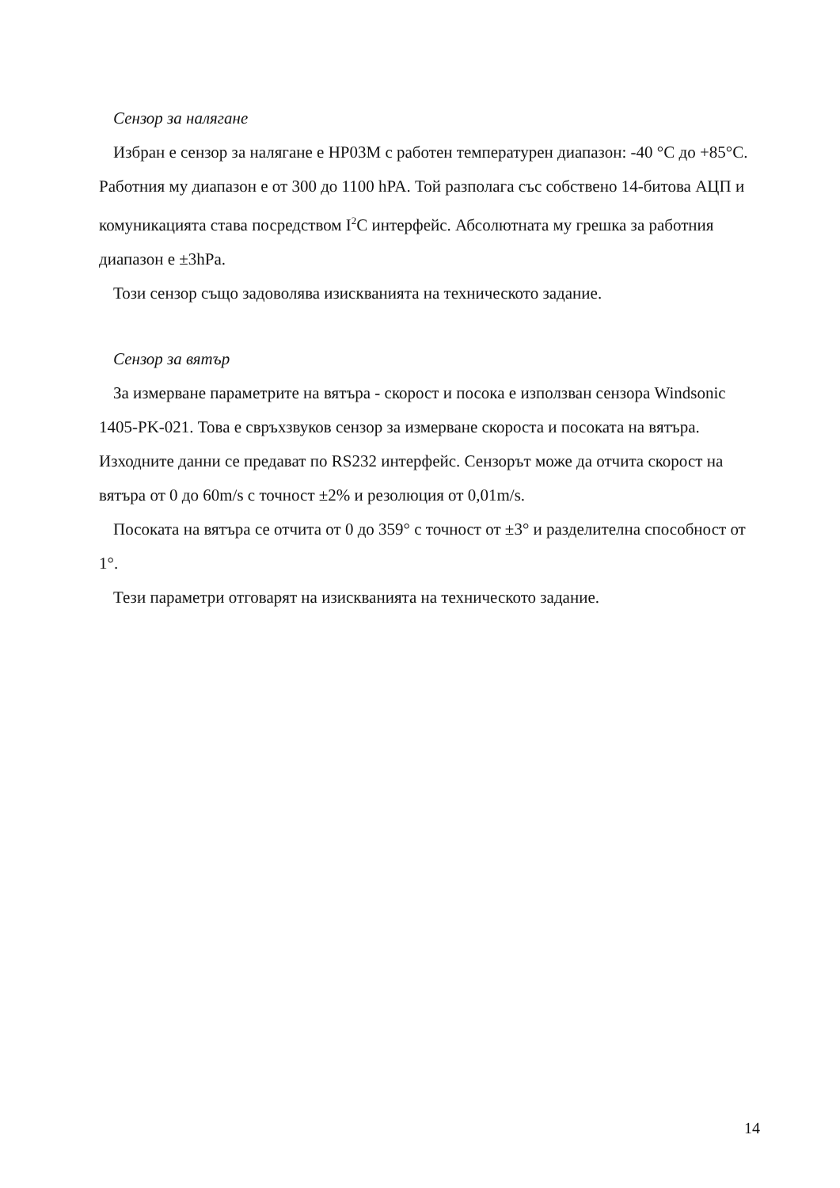Сензор за налягане
Избран е сензор за налягане е HP03M с работен температурен диапазон: -40 °C до +85°C. Работния му диапазон е от 300 до 1100 hPA. Той разполага със собствено 14-битова АЦП и комуникацията става посредством I<sup>2</sup>C интерфейс. Абсолютната му грешка за работния диапазон е ±3hPa.
Този сензор също задоволява изискванията на техническото задание.
Сензор за вятър
За измерване параметрите на вятъра - скорост и посока е използван сензора Windsonic 1405-PK-021. Това е свръхзвуков сензор за измерване скороста и посоката на вятъра. Изходните данни се предават по RS232 интерфейс. Сензорът може да отчита скорост на вятъра от 0 до 60m/s с точност ±2% и резолюция от 0,01m/s.
Посоката на вятъра се отчита от 0 до 359° с точност от ±3° и разделителна способност от 1°.
Тези параметри отговарят на изискванията на техническото задание.
14